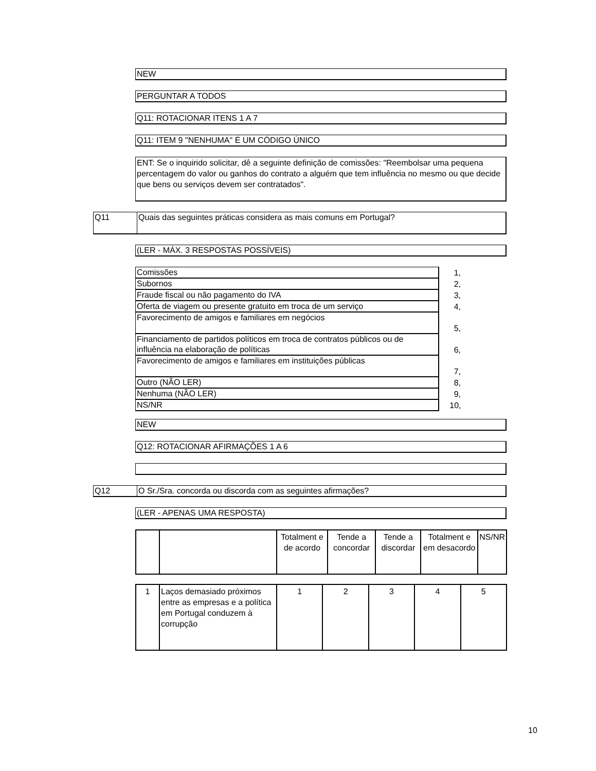NEW
PERGUNTAR A TODOS
Q11: ROTACIONAR ITENS 1 A 7
Q11: ITEM 9 "NENHUMA" É UM CÓDIGO ÚNICO
ENT: Se o inquirido solicitar, dê a seguinte definição de comissões: "Reembolsar uma pequena percentagem do valor ou ganhos do contrato a alguém que tem influência no mesmo ou que decide que bens ou serviços devem ser contratados".
Q11 Quais das seguintes práticas considera as mais comuns em Portugal?
(LER - MÁX. 3 RESPOSTAS POSSÍVEIS)
| Comissões | 1, |
| Subornos | 2, |
| Fraude fiscal ou não pagamento do IVA | 3, |
| Oferta de viagem ou presente gratuito em troca de um serviço | 4, |
| Favorecimento de amigos e familiares em negócios | 5, |
| Financiamento de partidos políticos em troca de contratos públicos ou de influência na elaboração de políticas | 6, |
| Favorecimento de amigos e familiares em instituições públicas | 7, |
| Outro (NÃO LER) | 8, |
| Nenhuma (NÃO LER) | 9, |
| NS/NR | 10, |
NEW
Q12: ROTACIONAR AFIRMAÇÕES 1 A 6
Q12 O Sr./Sra. concorda ou discorda com as seguintes afirmações?
(LER - APENAS UMA RESPOSTA)
| | | Totalment e de acordo | Tende a concordar | Tende a discordar | Totalment e em desacordo | NS/NR |
| 1 | Laços demasiado próximos entre as empresas e a política em Portugal conduzem à corrupção | 1 | 2 | 3 | 4 | 5 |
10